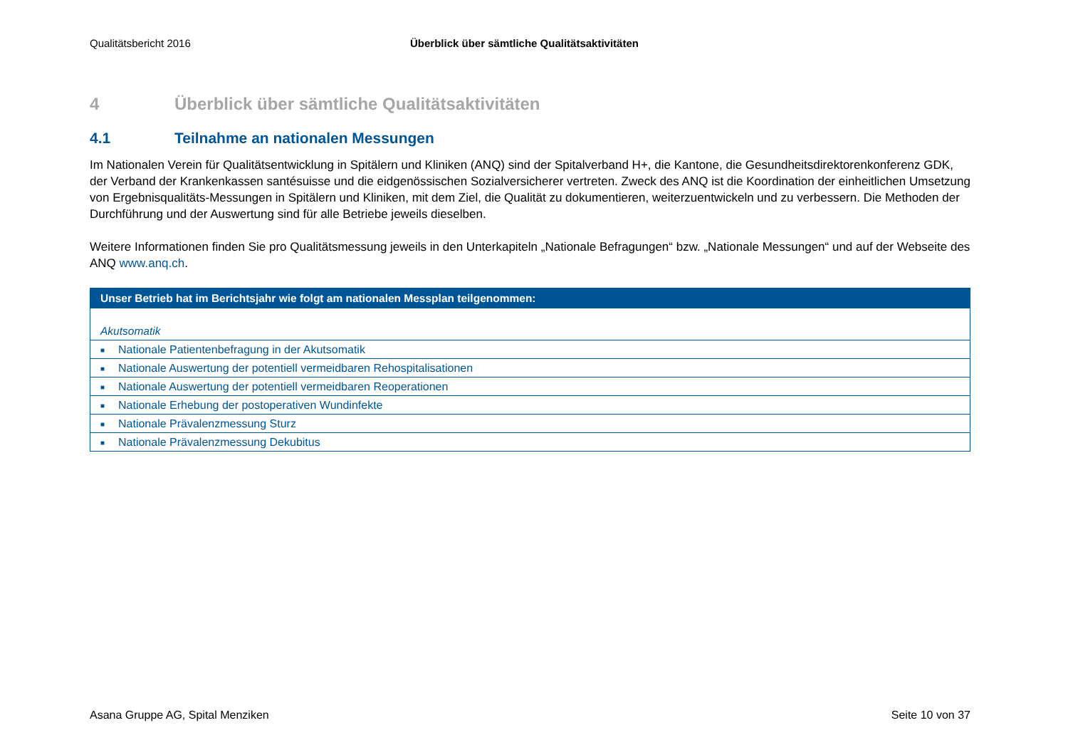Qualitätsbericht 2016 Überblick über sämtliche Qualitätsaktivitäten
4 Überblick über sämtliche Qualitätsaktivitäten
4.1 Teilnahme an nationalen Messungen
Im Nationalen Verein für Qualitätsentwicklung in Spitälern und Kliniken (ANQ) sind der Spitalverband H+, die Kantone, die Gesundheitsdirektorenkonferenz GDK, der Verband der Krankenkassen santésuisse und die eidgenössischen Sozialversicherer vertreten. Zweck des ANQ ist die Koordination der einheitlichen Umsetzung von Ergebnisqualitäts-Messungen in Spitälern und Kliniken, mit dem Ziel, die Qualität zu dokumentieren, weiterzuentwickeln und zu verbessern. Die Methoden der Durchführung und der Auswertung sind für alle Betriebe jeweils dieselben.
Weitere Informationen finden Sie pro Qualitätsmessung jeweils in den Unterkapiteln „Nationale Befragungen“ bzw. „Nationale Messungen“ und auf der Webseite des ANQ www.anq.ch.
| Unser Betrieb hat im Berichtsjahr wie folgt am nationalen Messplan teilgenommen: |
| --- |
| Akutsomatik |
| ■ Nationale Patientenbefragung in der Akutsomatik |
| ■ Nationale Auswertung der potentiell vermeidbaren Rehospitalisationen |
| ■ Nationale Auswertung der potentiell vermeidbaren Reoperationen |
| ■ Nationale Erhebung der postoperativen Wundinfekte |
| ■ Nationale Prävalenzmessung Sturz |
| ■ Nationale Prävalenzmessung Dekubitus |
Asana Gruppe AG, Spital Menziken Seite 10 von 37